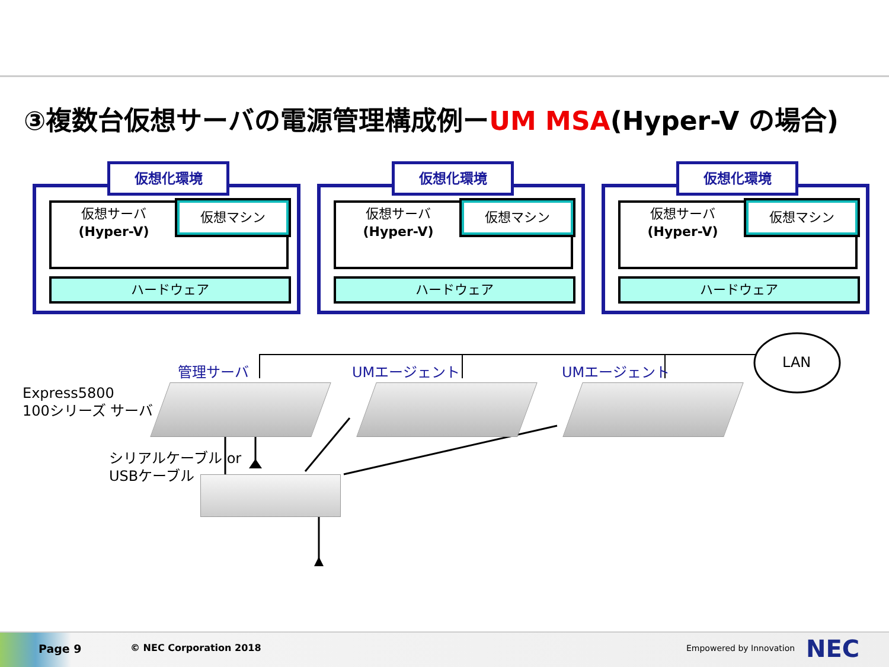③複数台仮想サーバの電源管理構成例ーUM MSA(Hyper-V の場合)
仮想化環境
仮想サーバ
(Hyper-V)
仮想マシン
ハードウェア
仮想化環境
仮想サーバ
(Hyper-V)
仮想マシン
ハードウェア
仮想化環境
仮想サーバ
(Hyper-V)
仮想マシン
ハードウェア
LAN
管理サーバ UMエージェント UMエージェント
Express5800
100シリーズ サーバ
シリアルケーブル or
USBケーブル
Page 9 © NEC Corporation 2018 Empowered by Innovation NEC